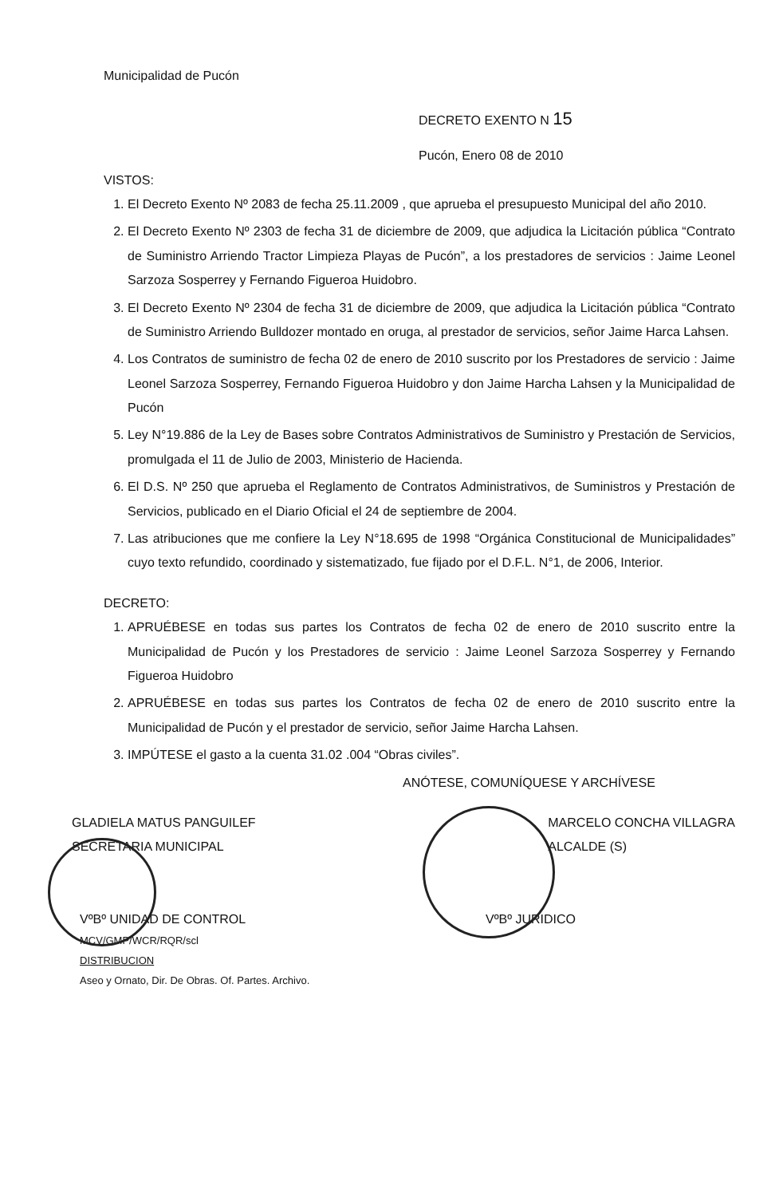Municipalidad de Pucón
DECRETO EXENTO N 15
Pucón, Enero 08 de 2010
VISTOS:
1. El Decreto Exento Nº 2083 de fecha 25.11.2009 , que aprueba el presupuesto Municipal del año 2010.
2. El Decreto Exento Nº 2303 de fecha 31 de diciembre de 2009, que adjudica la Licitación pública “Contrato de Suministro Arriendo Tractor Limpieza Playas de Pucón”, a los prestadores de servicios : Jaime Leonel Sarzoza Sosperrey y Fernando Figueroa Huidobro.
3. El Decreto Exento Nº 2304 de fecha 31 de diciembre de 2009, que adjudica la Licitación pública “Contrato de Suministro Arriendo Bulldozer montado en oruga, al prestador de servicios, señor Jaime Harca Lahsen.
4. Los Contratos de suministro de fecha 02 de enero de 2010 suscrito por los Prestadores de servicio : Jaime Leonel Sarzoza Sosperrey, Fernando Figueroa Huidobro y don Jaime Harcha Lahsen y la Municipalidad de Pucón
5. Ley N°19.886 de la Ley de Bases sobre Contratos Administrativos de Suministro y Prestación de Servicios, promulgada el 11 de Julio de 2003, Ministerio de Hacienda.
6. El D.S. Nº 250 que aprueba el Reglamento de Contratos Administrativos, de Suministros y Prestación de Servicios, publicado en el Diario Oficial el 24 de septiembre de 2004.
7. Las atribuciones que me confiere la Ley N°18.695 de 1998 “Orgánica Constitucional de Municipalidades” cuyo texto refundido, coordinado y sistematizado, fue fijado por el D.F.L. N°1, de 2006, Interior.
DECRETO:
1. APRUÉBESE en todas sus partes los Contratos de fecha 02 de enero de 2010 suscrito entre la Municipalidad de Pucón y los Prestadores de servicio : Jaime Leonel Sarzoza Sosperrey y Fernando Figueroa Huidobro
2. APRUÉBESE en todas sus partes los Contratos de fecha 02 de enero de 2010 suscrito entre la Municipalidad de Pucón y el prestador de servicio, señor Jaime Harcha Lahsen.
3. IMPÚTESE el gasto a la cuenta 31.02 .004 “Obras civiles”.
ANÓTESE, COMUNÍQUESE Y ARCHÍVESE
GLADIELA MATUS PANGUILEF
SECRETARIA MUNICIPAL
MARCELO CONCHA VILLAGRA
ALCALDE (S)
VºBº UNIDAD DE CONTROL
MCV/GMP/WCR/RQR/scl
DISTRIBUCION
Aseo y Ornato, Dir. De Obras. Of. Partes. Archivo.
VºBº JURIDICO